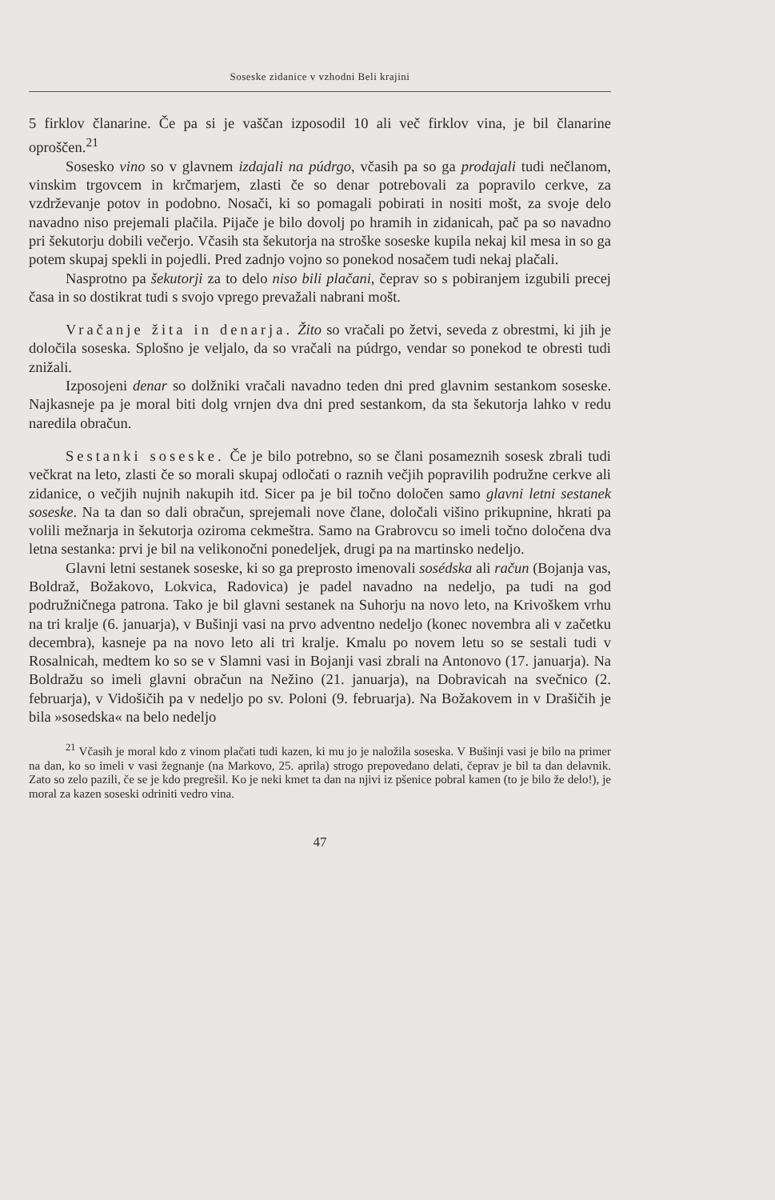Soseske zidanice v vzhodni Beli krajini
5 firklov članarine. Če pa si je vaščan izposodil 10 ali več firklov vina, je bil članarine oproščen.<sup>21</sup>
Sosesko vino so v glavnem izdajali na púdrgo, včasih pa so ga prodajali tudi nečlanom, vinskim trgovcem in krčmarjem, zlasti če so denar potrebovali za popravilo cerkve, za vzdrževanje potov in podobno. Nosači, ki so pomagali pobirati in nositi mošt, za svoje delo navadno niso prejemali plačila. Pijače je bilo dovolj po hramih in zidanicah, pač pa so navadno pri šekutorju dobili večerjo. Včasih sta šekutorja na stroške soseske kupila nekaj kil mesa in so ga potem skupaj spekli in pojedli. Pred zadnjo vojno so ponekod nosačem tudi nekaj plačali.
Nasprotno pa šekutorji za to delo niso bili plačani, čeprav so s pobiranjem izgubili precej časa in so dostikrat tudi s svojo vprego prevažali nabrani mošt.
Vračanje žita in denarja. Žito so vračali po žetvi, seveda z obrestmi, ki jih je določila soseska. Splošno je veljalo, da so vračali na púdrgo, vendar so ponekod te obresti tudi znižali.
Izposojeni denar so dolžniki vračali navadno teden dni pred glavnim sestankom soseske. Najkasneje pa je moral biti dolg vrnjen dva dni pred sestankom, da sta šekutorja lahko v redu naredila obračun.
Sestanki soseske. Če je bilo potrebno, so se člani posameznih sosesk zbrali tudi večkrat na leto, zlasti če so morali skupaj odločati o raznih večjih popravilih podružne cerkve ali zidanice, o večjih nujnih nakupih itd. Sicer pa je bil točno določen samo glavni letni sestanek soseske. Na ta dan so dali obračun, sprejemali nove člane, določali višino prikupnine, hkrati pa volili mežnarja in šekutorja oziroma cekmeštra. Samo na Grabrovcu so imeli točno določena dva letna sestanka: prvi je bil na velikonočni ponedeljek, drugi pa na martinsko nedeljo.
Glavni letni sestanek soseske, ki so ga preprosto imenovali sosédska ali račun (Bojanja vas, Boldraž, Božakovo, Lokvica, Radovica) je padel navadno na nedeljo, pa tudi na god podružničnega patrona. Tako je bil glavni sestanek na Suhorju na novo leto, na Krivoškem vrhu na tri kralje (6. januarja), v Bušinji vasi na prvo adventno nedeljo (konec novembra ali v začetku decembra), kasneje pa na novo leto ali tri kralje. Kmalu po novem letu so se sestali tudi v Rosalnicah, medtem ko so se v Slamni vasi in Bojanji vasi zbrali na Antonovo (17. januarja). Na Boldražu so imeli glavni obračun na Nežino (21. januarja), na Dobravicah na svečnico (2. februarja), v Vidošičih pa v nedeljo po sv. Poloni (9. februarja). Na Božakovem in v Drašičih je bila »sosedska« na belo nedeljo
<sup>21</sup> Včasih je moral kdo z vinom plačati tudi kazen, ki mu jo je naložila soseska. V Bušinji vasi je bilo na primer na dan, ko so imeli v vasi žegnanje (na Markovo, 25. aprila) strogo prepovedano delati, čeprav je bil ta dan delavnik. Zato so zelo pazili, če se je kdo pregrešil. Ko je neki kmet ta dan na njivi iz pšenice pobral kamen (to je bilo že delo!), je moral za kazen soseski odriniti vedro vina.
47